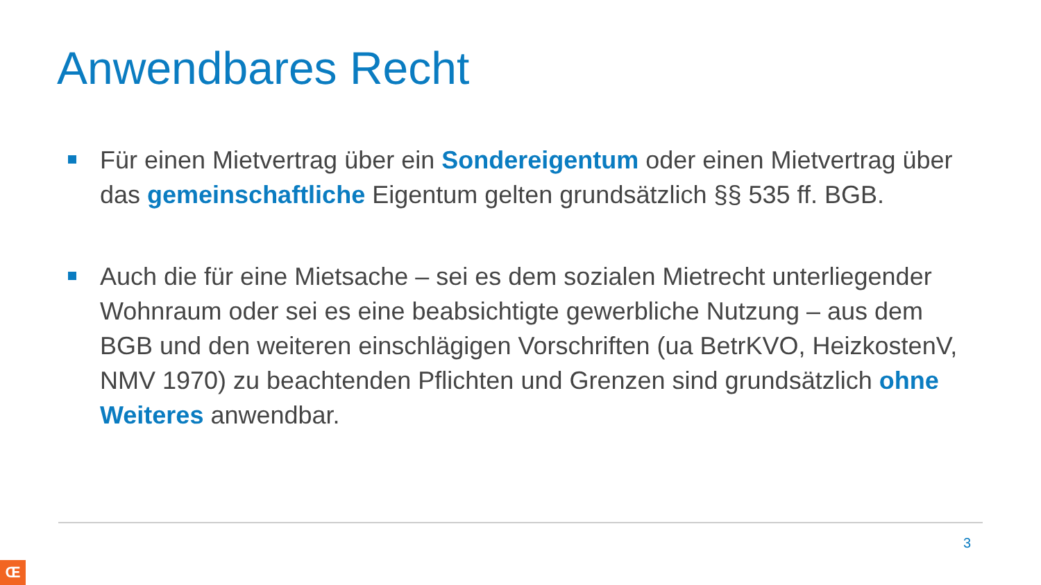Anwendbares Recht
Für einen Mietvertrag über ein Sondereigentum oder einen Mietvertrag über das gemeinschaftliche Eigentum gelten grundsätzlich §§ 535 ff. BGB.
Auch die für eine Mietsache – sei es dem sozialen Mietrecht unterliegender Wohnraum oder sei es eine beabsichtigte gewerbliche Nutzung – aus dem BGB und den weiteren einschlägigen Vorschriften (ua BetrKVO, HeizkostenV, NMV 1970) zu beachtenden Pflichten und Grenzen sind grundsätzlich ohne Weiteres anwendbar.
3
Œ